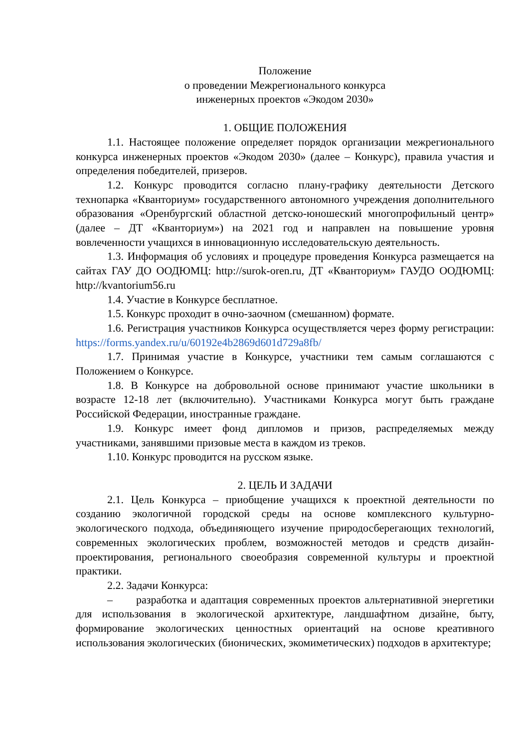Положение
о проведении Межрегионального конкурса
инженерных проектов «Экодом 2030»
1. ОБЩИЕ ПОЛОЖЕНИЯ
1.1. Настоящее положение определяет порядок организации межрегионального конкурса инженерных проектов «Экодом 2030» (далее – Конкурс), правила участия и определения победителей, призеров.
1.2. Конкурс проводится согласно плану-графику деятельности Детского технопарка «Кванториум» государственного автономного учреждения дополнительного образования «Оренбургский областной детско-юношеский многопрофильный центр» (далее – ДТ «Кванториум») на 2021 год и направлен на повышение уровня вовлеченности учащихся в инновационную исследовательскую деятельность.
1.3. Информация об условиях и процедуре проведения Конкурса размещается на сайтах ГАУ ДО ООДЮМЦ: http://surok-oren.ru, ДТ «Кванториум» ГАУДО ООДЮМЦ: http://kvantorium56.ru
1.4. Участие в Конкурсе бесплатное.
1.5. Конкурс проходит в очно-заочном (смешанном) формате.
1.6. Регистрация участников Конкурса осуществляется через форму регистрации: https://forms.yandex.ru/u/60192e4b2869d601d729a8fb/
1.7. Принимая участие в Конкурсе, участники тем самым соглашаются с Положением о Конкурсе.
1.8. В Конкурсе на добровольной основе принимают участие школьники в возрасте 12-18 лет (включительно). Участниками Конкурса могут быть граждане Российской Федерации, иностранные граждане.
1.9. Конкурс имеет фонд дипломов и призов, распределяемых между участниками, занявшими призовые места в каждом из треков.
1.10. Конкурс проводится на русском языке.
2. ЦЕЛЬ И ЗАДАЧИ
2.1. Цель Конкурса – приобщение учащихся к проектной деятельности по созданию экологичной городской среды на основе комплексного культурно-экологического подхода, объединяющего изучение природосберегающих технологий, современных экологических проблем, возможностей методов и средств дизайн-проектирования, регионального своеобразия современной культуры и проектной практики.
2.2. Задачи Конкурса:
– разработка и адаптация современных проектов альтернативной энергетики для использования в экологической архитектуре, ландшафтном дизайне, быту, формирование экологических ценностных ориентаций на основе креативного использования экологических (бионических, экомиметических) подходов в архитектуре;